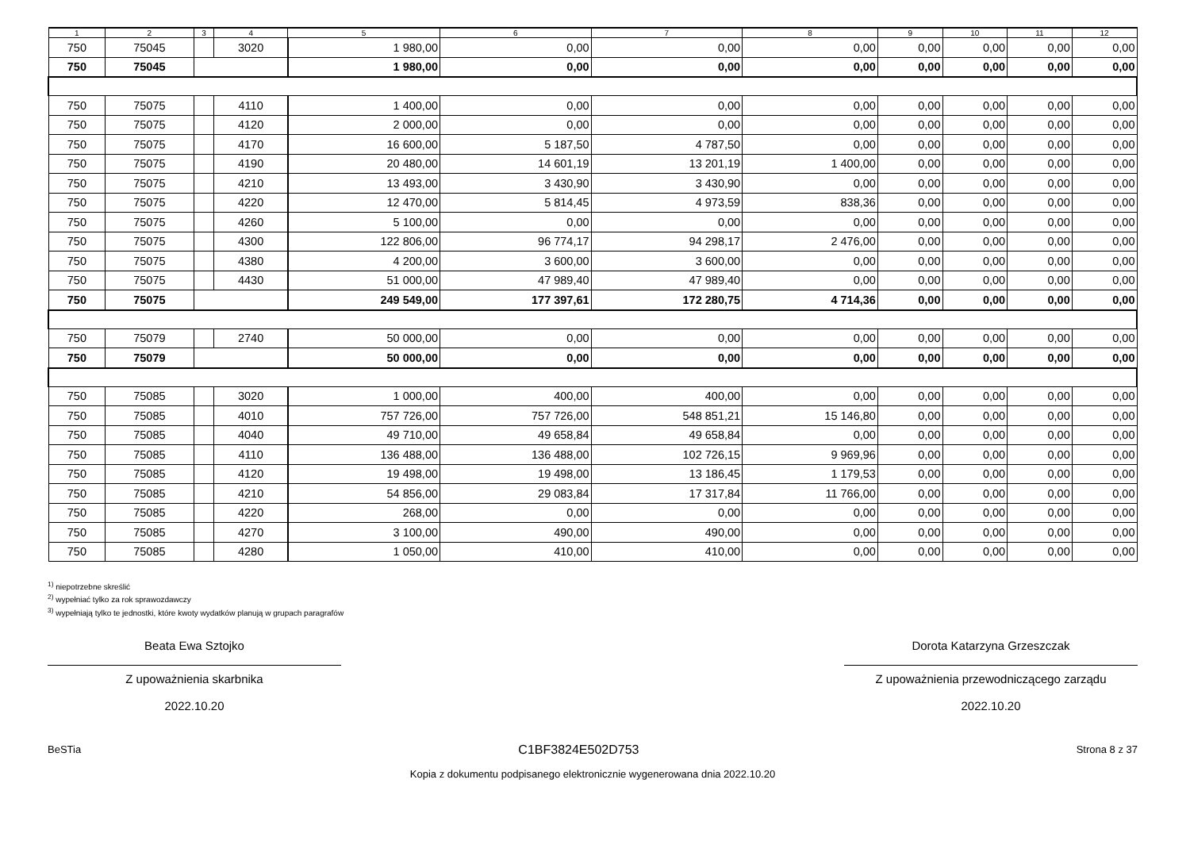| 1 | 2 | 3 | 4 | 5 | 6 | 7 | 8 | 9 | 10 | 11 | 12 |
| --- | --- | --- | --- | --- | --- | --- | --- | --- | --- | --- | --- |
| 750 | 75045 | | 3020 | 1 980,00 | 0,00 | 0,00 | 0,00 | 0,00 | 0,00 | 0,00 | 0,00 |
| 750 | 75045 | | | 1 980,00 | 0,00 | 0,00 | 0,00 | 0,00 | 0,00 | 0,00 | 0,00 |
| 750 | 75075 | | 4110 | 1 400,00 | 0,00 | 0,00 | 0,00 | 0,00 | 0,00 | 0,00 | 0,00 |
| 750 | 75075 | | 4120 | 2 000,00 | 0,00 | 0,00 | 0,00 | 0,00 | 0,00 | 0,00 | 0,00 |
| 750 | 75075 | | 4170 | 16 600,00 | 5 187,50 | 4 787,50 | 0,00 | 0,00 | 0,00 | 0,00 | 0,00 |
| 750 | 75075 | | 4190 | 20 480,00 | 14 601,19 | 13 201,19 | 1 400,00 | 0,00 | 0,00 | 0,00 | 0,00 |
| 750 | 75075 | | 4210 | 13 493,00 | 3 430,90 | 3 430,90 | 0,00 | 0,00 | 0,00 | 0,00 | 0,00 |
| 750 | 75075 | | 4220 | 12 470,00 | 5 814,45 | 4 973,59 | 838,36 | 0,00 | 0,00 | 0,00 | 0,00 |
| 750 | 75075 | | 4260 | 5 100,00 | 0,00 | 0,00 | 0,00 | 0,00 | 0,00 | 0,00 | 0,00 |
| 750 | 75075 | | 4300 | 122 806,00 | 96 774,17 | 94 298,17 | 2 476,00 | 0,00 | 0,00 | 0,00 | 0,00 |
| 750 | 75075 | | 4380 | 4 200,00 | 3 600,00 | 3 600,00 | 0,00 | 0,00 | 0,00 | 0,00 | 0,00 |
| 750 | 75075 | | 4430 | 51 000,00 | 47 989,40 | 47 989,40 | 0,00 | 0,00 | 0,00 | 0,00 | 0,00 |
| 750 | 75075 | | | 249 549,00 | 177 397,61 | 172 280,75 | 4 714,36 | 0,00 | 0,00 | 0,00 | 0,00 |
| 750 | 75079 | | 2740 | 50 000,00 | 0,00 | 0,00 | 0,00 | 0,00 | 0,00 | 0,00 | 0,00 |
| 750 | 75079 | | | 50 000,00 | 0,00 | 0,00 | 0,00 | 0,00 | 0,00 | 0,00 | 0,00 |
| 750 | 75085 | | 3020 | 1 000,00 | 400,00 | 400,00 | 0,00 | 0,00 | 0,00 | 0,00 | 0,00 |
| 750 | 75085 | | 4010 | 757 726,00 | 757 726,00 | 548 851,21 | 15 146,80 | 0,00 | 0,00 | 0,00 | 0,00 |
| 750 | 75085 | | 4040 | 49 710,00 | 49 658,84 | 49 658,84 | 0,00 | 0,00 | 0,00 | 0,00 | 0,00 |
| 750 | 75085 | | 4110 | 136 488,00 | 136 488,00 | 102 726,15 | 9 969,96 | 0,00 | 0,00 | 0,00 | 0,00 |
| 750 | 75085 | | 4120 | 19 498,00 | 19 498,00 | 13 186,45 | 1 179,53 | 0,00 | 0,00 | 0,00 | 0,00 |
| 750 | 75085 | | 4210 | 54 856,00 | 29 083,84 | 17 317,84 | 11 766,00 | 0,00 | 0,00 | 0,00 | 0,00 |
| 750 | 75085 | | 4220 | 268,00 | 0,00 | 0,00 | 0,00 | 0,00 | 0,00 | 0,00 | 0,00 |
| 750 | 75085 | | 4270 | 3 100,00 | 490,00 | 490,00 | 0,00 | 0,00 | 0,00 | 0,00 | 0,00 |
| 750 | 75085 | | 4280 | 1 050,00 | 410,00 | 410,00 | 0,00 | 0,00 | 0,00 | 0,00 | 0,00 |
<sup>1)</sup> niepotrzebne skreślić
<sup>2)</sup> wypełniać tylko za rok sprawozdawczy
<sup>3)</sup> wypełniają tylko te jednostki, które kwoty wydatków planują w grupach paragrafów
Beata Ewa Sztojko
Z upoważnienia skarbnika
2022.10.20
Dorota Katarzyna Grzeszczak
Z upoważnienia przewodniczącego zarządu
2022.10.20
BeSTia C1BF3824E502D753 Strona 8 z 37
Kopia z dokumentu podpisanego elektronicznie wygenerowana dnia 2022.10.20